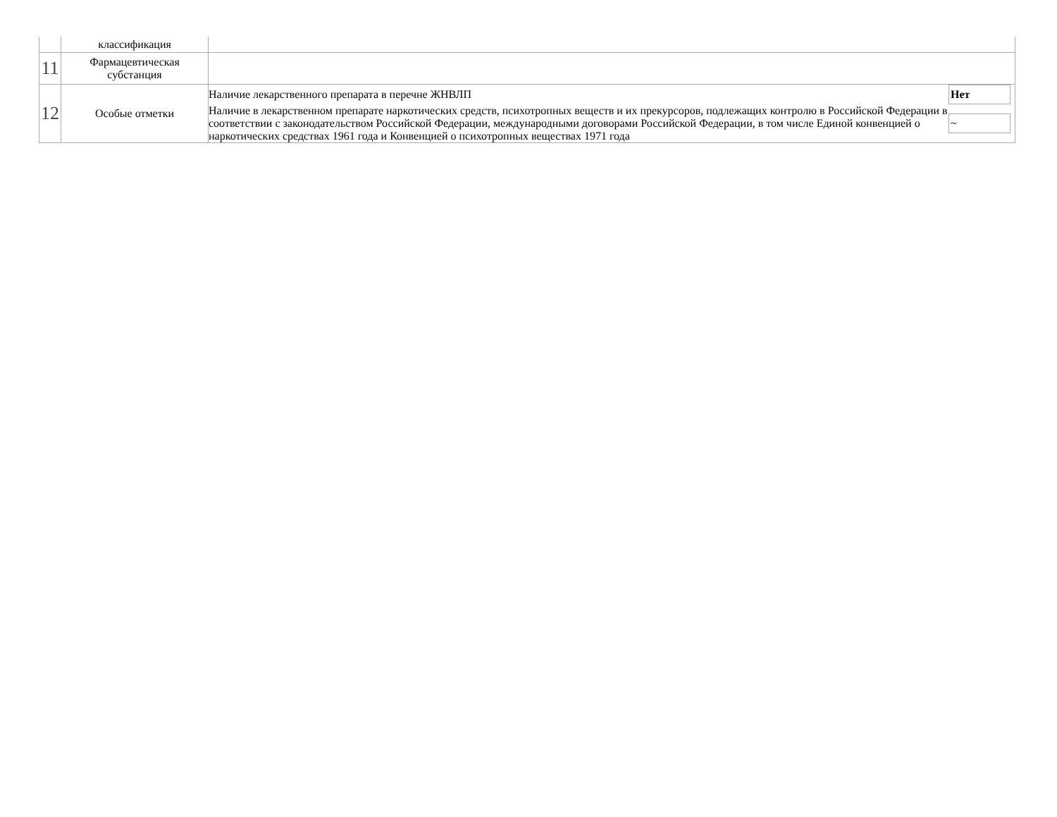| | классификация | |
| 11 | Фармацевтическая субстанция | |
| 12 | Особые отметки | / Наличие лекарственного препарата в перечне ЖНВЛП / Нет / / Наличие в лекарственном препарате наркотических средств, психотропных веществ и их прекурсоров, подлежащих контролю в Российской Федерации в соответствии с законодательством Российской Федерации, международными договорами Российской Федерации, в том числе Единой конвенцией о наркотических средствах 1961 года и Конвенцией о психотропных веществах 1971 года / ~ / |